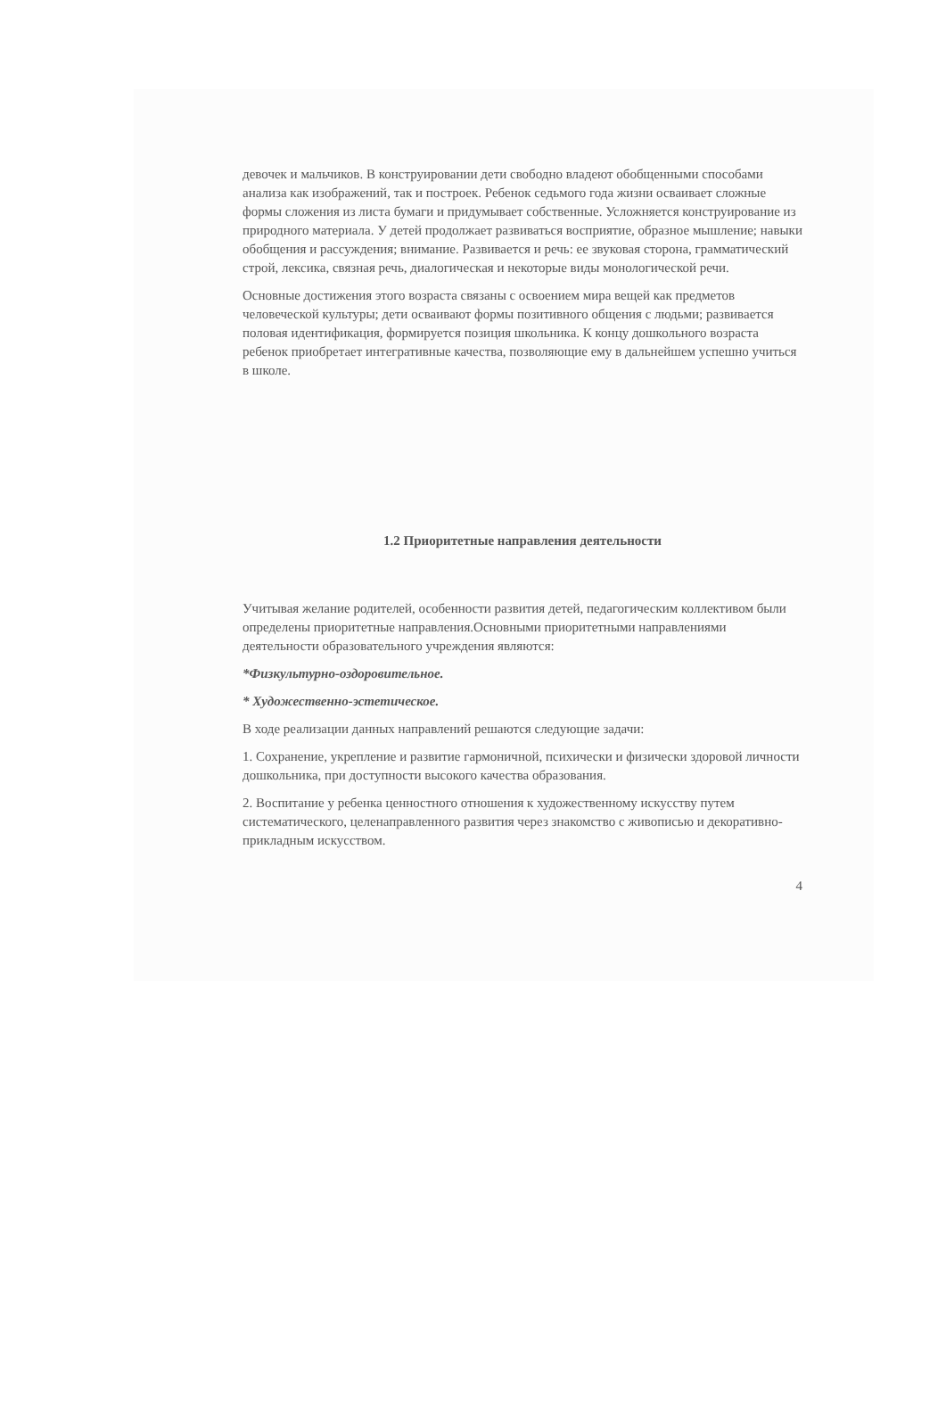девочек и мальчиков. В конструировании дети свободно владеют обобщенными способами анализа как изображений, так и построек. Ребенок седьмого года жизни осваивает сложные формы сложения из листа бумаги и придумывает собственные. Усложняется конструирование из природного материала. У детей продолжает развиваться восприятие, образное мышление; навыки обобщения и рассуждения; внимание. Развивается и речь: ее звуковая сторона, грамматический строй, лексика, связная речь, диалогическая и некоторые виды монологической речи.
Основные достижения этого возраста связаны с освоением мира вещей как предметов человеческой культуры; дети осваивают формы позитивного общения с людьми; развивается половая идентификация, формируется позиция школьника. К концу дошкольного возраста ребенок приобретает интегративные качества, позволяющие ему в дальнейшем успешно учиться в школе.
1.2 Приоритетные направления деятельности
Учитывая желание родителей, особенности развития детей, педагогическим коллективом были определены приоритетные направления.Основными приоритетными направлениями деятельности образовательного учреждения являются:
*Физкультурно-оздоровительное.
* Художественно-эстетическое.
В ходе реализации данных направлений решаются следующие задачи:
1. Сохранение, укрепление и развитие гармоничной, психически и физически здоровой личности дошкольника, при доступности высокого качества образования.
2. Воспитание у ребенка ценностного отношения к художественному искусству путем систематического, целенаправленного развития через знакомство с живописью и декоративно-прикладным искусством.
4